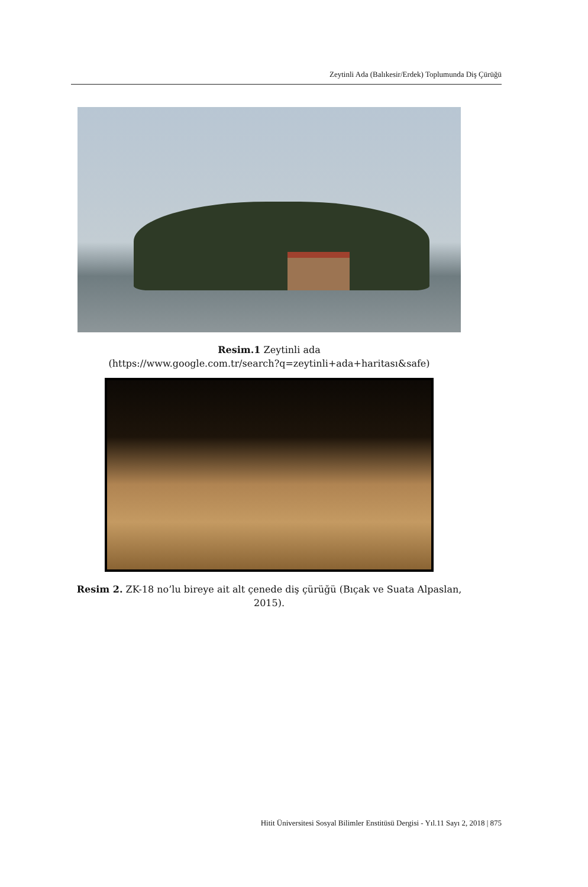Zeytinli Ada (Balıkesir/Erdek) Toplumunda Diş Çürüğü
Resim.1 Zeytinli ada
(https://www.google.com.tr/search?q=zeytinli+ada+haritası&safe)
Resim 2. ZK-18 no’lu bireye ait alt çenede diş çürüğü (Bıçak ve Suata Alpaslan, 2015).
Hitit Üniversitesi Sosyal Bilimler Enstitüsü Dergisi - Yıl.11 Sayı 2, 2018 | 875